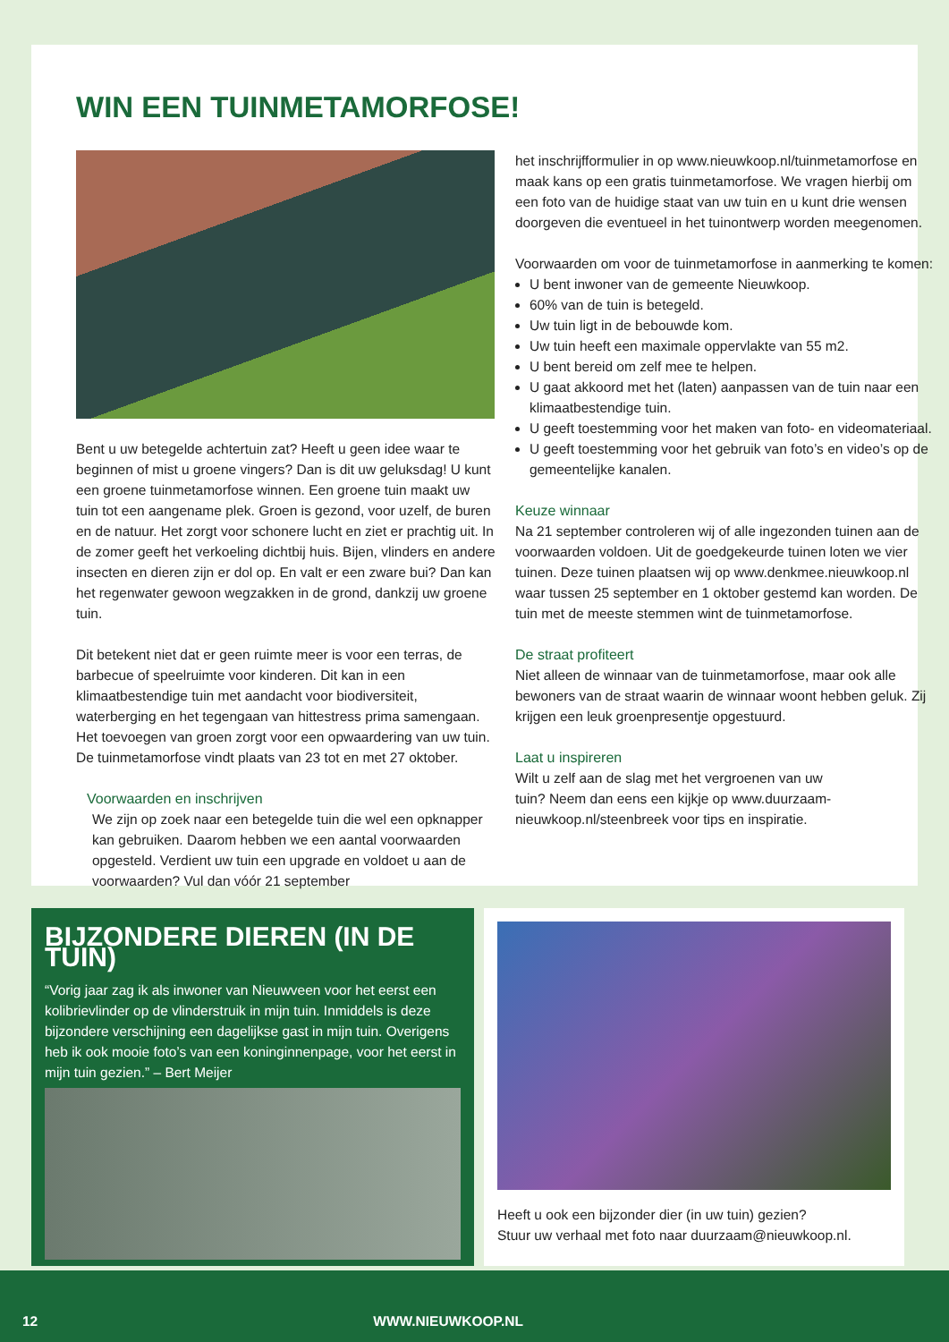WIN EEN TUINMETAMORFOSE!
Bent u uw betegelde achtertuin zat? Heeft u geen idee waar te beginnen of mist u groene vingers? Dan is dit uw geluksdag! U kunt een groene tuinmetamorfose winnen. Een groene tuin maakt uw tuin tot een aangename plek. Groen is gezond, voor uzelf, de buren en de natuur. Het zorgt voor schonere lucht en ziet er prachtig uit. In de zomer geeft het verkoeling dichtbij huis. Bijen, vlinders en andere insecten en dieren zijn er dol op. En valt er een zware bui? Dan kan het regenwater gewoon wegzakken in de grond, dankzij uw groene tuin.
Dit betekent niet dat er geen ruimte meer is voor een terras, de barbecue of speelruimte voor kinderen. Dit kan in een klimaatbestendige tuin met aandacht voor biodiversiteit, waterberging en het tegengaan van hittestress prima samengaan. Het toevoegen van groen zorgt voor een opwaardering van uw tuin. De tuinmetamorfose vindt plaats van 23 tot en met 27 oktober.
Voorwaarden en inschrijven
We zijn op zoek naar een betegelde tuin die wel een opknapper kan gebruiken. Daarom hebben we een aantal voorwaarden opgesteld. Verdient uw tuin een upgrade en voldoet u aan de voorwaarden? Vul dan vóór 21 september
het inschrijfformulier in op www.nieuwkoop.nl/tuinmetamorfose en maak kans op een gratis tuinmetamorfose. We vragen hierbij om een foto van de huidige staat van uw tuin en u kunt drie wensen doorgeven die eventueel in het tuinontwerp worden meegenomen.
Voorwaarden om voor de tuinmetamorfose in aanmerking te komen:
U bent inwoner van de gemeente Nieuwkoop.
60% van de tuin is betegeld.
Uw tuin ligt in de bebouwde kom.
Uw tuin heeft een maximale oppervlakte van 55 m2.
U bent bereid om zelf mee te helpen.
U gaat akkoord met het (laten) aanpassen van de tuin naar een klimaatbestendige tuin.
U geeft toestemming voor het maken van foto- en videomateriaal.
U geeft toestemming voor het gebruik van foto’s en video’s op de gemeentelijke kanalen.
Keuze winnaar
Na 21 september controleren wij of alle ingezonden tuinen aan de voorwaarden voldoen. Uit de goedgekeurde tuinen loten we vier tuinen. Deze tuinen plaatsen wij op www.denkmee.nieuwkoop.nl waar tussen 25 september en 1 oktober gestemd kan worden. De tuin met de meeste stemmen wint de tuinmetamorfose.
De straat profiteert
Niet alleen de winnaar van de tuinmetamorfose, maar ook alle bewoners van de straat waarin de winnaar woont hebben geluk. Zij krijgen een leuk groenpresentje opgestuurd.
Laat u inspireren
Wilt u zelf aan de slag met het vergroenen van uw tuin? Neem dan eens een kijkje op www.duurzaam-nieuwkoop.nl/steenbreek voor tips en inspiratie.
BIJZONDERE DIEREN (IN DE TUIN)
“Vorig jaar zag ik als inwoner van Nieuwveen voor het eerst een kolibrievlinder op de vlinderstruik in mijn tuin. Inmiddels is deze bijzondere verschijning een dagelijkse gast in mijn tuin. Overigens heb ik ook mooie foto’s van een koninginnenpage, voor het eerst in mijn tuin gezien.” – Bert Meijer
Heeft u ook een bijzonder dier (in uw tuin) gezien?
Stuur uw verhaal met foto naar duurzaam@nieuwkoop.nl.
12 WWW.NIEUWKOOP.NL